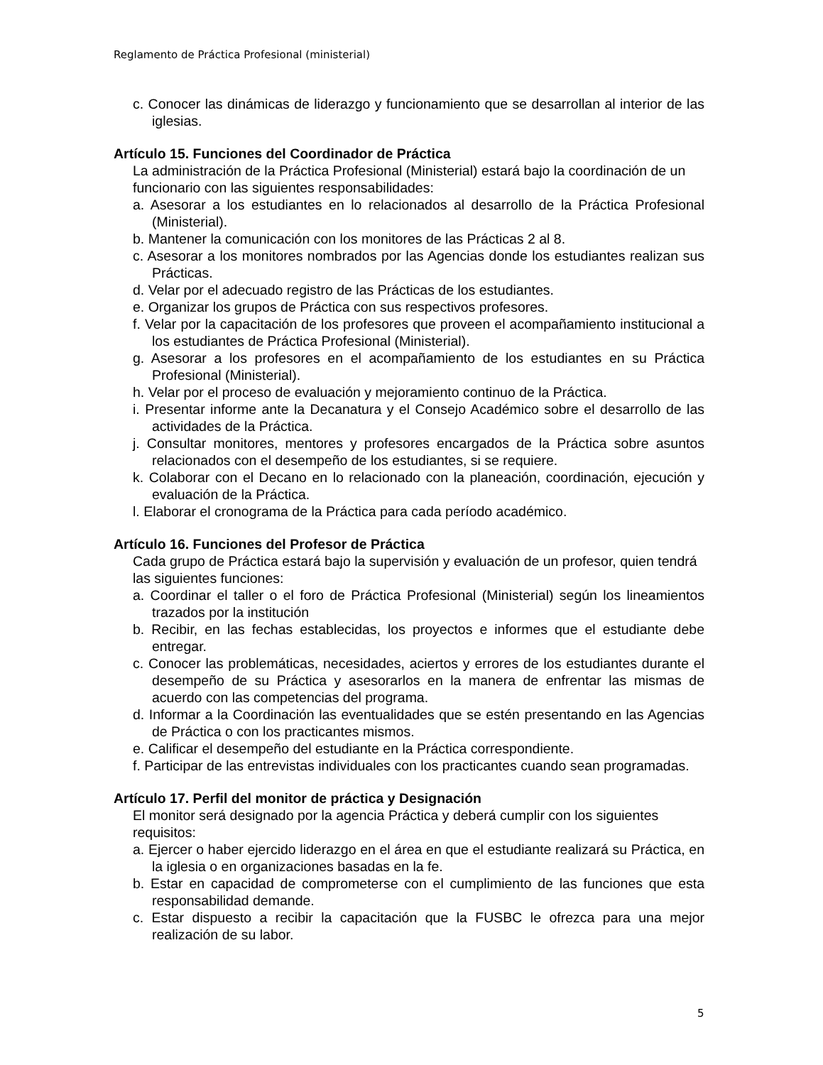Reglamento de Práctica Profesional (ministerial)
c. Conocer las dinámicas de liderazgo y funcionamiento que se desarrollan al interior de las iglesias.
Artículo 15. Funciones del Coordinador de Práctica
La administración de la Práctica Profesional (Ministerial) estará bajo la coordinación de un funcionario con las siguientes responsabilidades:
a. Asesorar a los estudiantes en lo relacionados al desarrollo de la Práctica Profesional (Ministerial).
b. Mantener la comunicación con los monitores de las Prácticas 2 al 8.
c. Asesorar a los monitores nombrados por las Agencias donde los estudiantes realizan sus Prácticas.
d. Velar por el adecuado registro de las Prácticas de los estudiantes.
e. Organizar los grupos de Práctica con sus respectivos profesores.
f. Velar por la capacitación de los profesores que proveen el acompañamiento institucional a los estudiantes de Práctica Profesional (Ministerial).
g. Asesorar a los profesores en el acompañamiento de los estudiantes en su Práctica Profesional (Ministerial).
h. Velar por el proceso de evaluación y mejoramiento continuo de la Práctica.
i. Presentar informe ante la Decanatura y el Consejo Académico sobre el desarrollo de las actividades de la Práctica.
j. Consultar monitores, mentores y profesores encargados de la Práctica sobre asuntos relacionados con el desempeño de los estudiantes, si se requiere.
k. Colaborar con el Decano en lo relacionado con la planeación, coordinación, ejecución y evaluación de la Práctica.
l. Elaborar el cronograma de la Práctica para cada período académico.
Artículo 16. Funciones del Profesor de Práctica
Cada grupo de Práctica estará bajo la supervisión y evaluación de un profesor, quien tendrá las siguientes funciones:
a. Coordinar el taller o el foro de Práctica Profesional (Ministerial) según los lineamientos trazados por la institución
b. Recibir, en las fechas establecidas, los proyectos e informes que el estudiante debe entregar.
c. Conocer las problemáticas, necesidades, aciertos y errores de los estudiantes durante el desempeño de su Práctica y asesorarlos en la manera de enfrentar las mismas de acuerdo con las competencias del programa.
d. Informar a la Coordinación las eventualidades que se estén presentando en las Agencias de Práctica o con los practicantes mismos.
e. Calificar el desempeño del estudiante en la Práctica correspondiente.
f. Participar de las entrevistas individuales con los practicantes cuando sean programadas.
Artículo 17. Perfil del monitor de práctica y Designación
El monitor será designado por la agencia Práctica y deberá cumplir con los siguientes requisitos:
a. Ejercer o haber ejercido liderazgo en el área en que el estudiante realizará su Práctica, en la iglesia o en organizaciones basadas en la fe.
b. Estar en capacidad de comprometerse con el cumplimiento de las funciones que esta responsabilidad demande.
c. Estar dispuesto a recibir la capacitación que la FUSBC le ofrezca para una mejor realización de su labor.
5